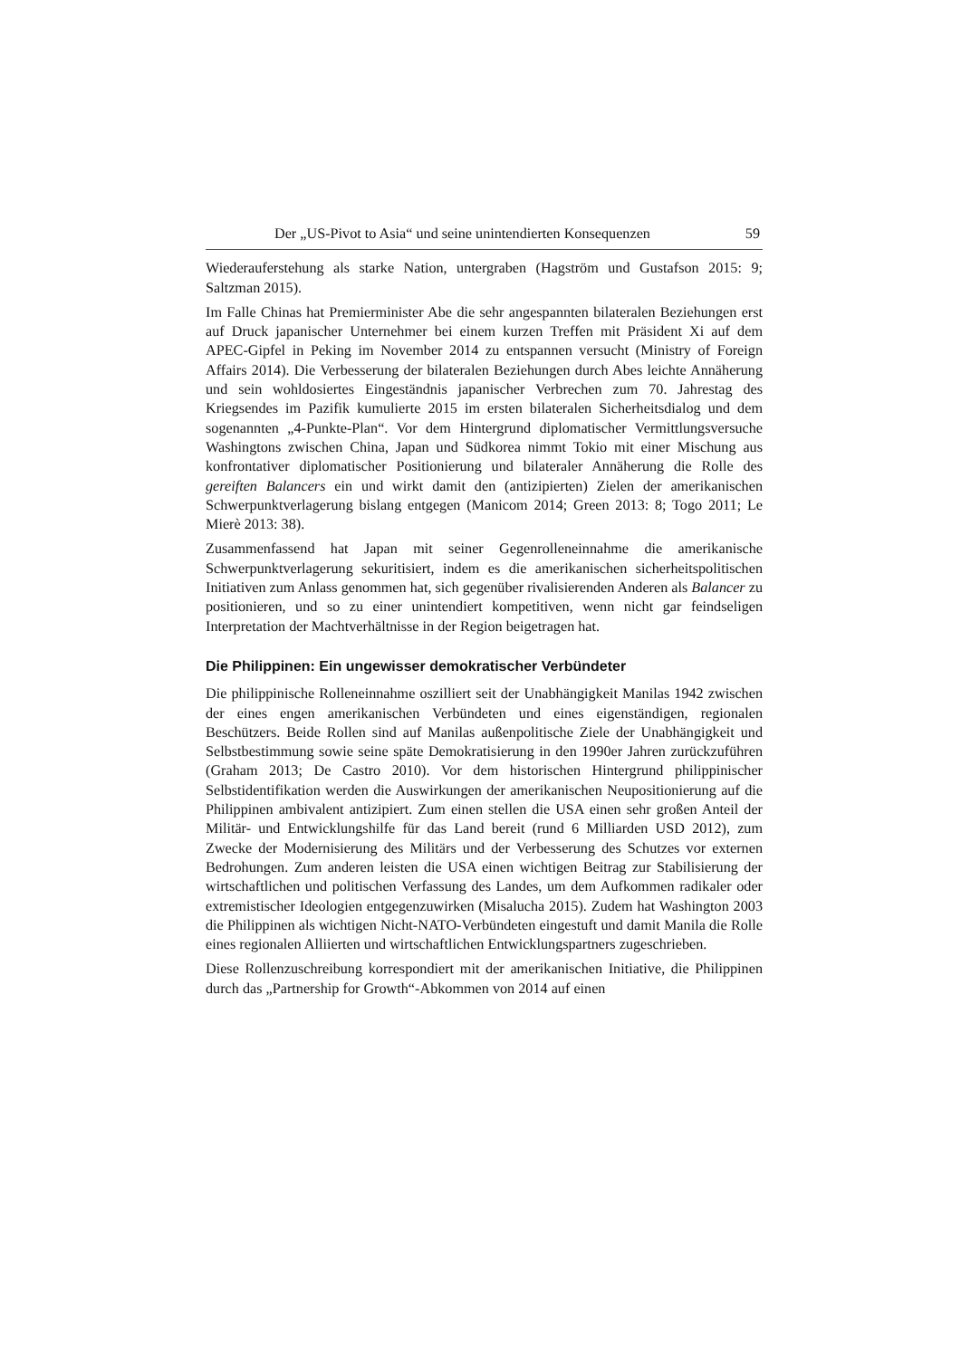Der „US-Pivot to Asia“ und seine unintendierten Konsequenzen 59
Wiederauferstehung als starke Nation, untergraben (Hagström und Gustafson 2015: 9; Saltzman 2015).
Im Falle Chinas hat Premierminister Abe die sehr angespannten bilateralen Beziehungen erst auf Druck japanischer Unternehmer bei einem kurzen Treffen mit Präsident Xi auf dem APEC-Gipfel in Peking im November 2014 zu entspannen versucht (Ministry of Foreign Affairs 2014). Die Verbesserung der bilateralen Beziehungen durch Abes leichte Annäherung und sein wohldosiertes Eingeständnis japanischer Verbrechen zum 70. Jahrestag des Kriegsendes im Pazifik kumulierte 2015 im ersten bilateralen Sicherheitsdialog und dem sogenannten „4-Punkte-Plan“. Vor dem Hintergrund diplomatischer Vermittlungsversuche Washingtons zwischen China, Japan und Südkorea nimmt Tokio mit einer Mischung aus konfrontativer diplomatischer Positionierung und bilateraler Annäherung die Rolle des gereiften Balancers ein und wirkt damit den (antizipierten) Zielen der amerikanischen Schwerpunktverlagerung bislang entgegen (Manicom 2014; Green 2013: 8; Togo 2011; Le Mierè 2013: 38).
Zusammenfassend hat Japan mit seiner Gegenrolleneinnahme die amerikanische Schwerpunktverlagerung sekuritisiert, indem es die amerikanischen sicherheitspolitischen Initiativen zum Anlass genommen hat, sich gegenüber rivalisierenden Anderen als Balancer zu positionieren, und so zu einer unintendiert kompetitiven, wenn nicht gar feindseligen Interpretation der Machtverhältnisse in der Region beigetragen hat.
Die Philippinen: Ein ungewisser demokratischer Verbündeter
Die philippinische Rolleneinnahme oszilliert seit der Unabhängigkeit Manilas 1942 zwischen der eines engen amerikanischen Verbündeten und eines eigenständigen, regionalen Beschützers. Beide Rollen sind auf Manilas außenpolitische Ziele der Unabhängigkeit und Selbstbestimmung sowie seine späte Demokratisierung in den 1990er Jahren zurückzuführen (Graham 2013; De Castro 2010). Vor dem historischen Hintergrund philippinischer Selbstidentifikation werden die Auswirkungen der amerikanischen Neupositionierung auf die Philippinen ambivalent antizipiert. Zum einen stellen die USA einen sehr großen Anteil der Militär- und Entwicklungshilfe für das Land bereit (rund 6 Milliarden USD 2012), zum Zwecke der Modernisierung des Militärs und der Verbesserung des Schutzes vor externen Bedrohungen. Zum anderen leisten die USA einen wichtigen Beitrag zur Stabilisierung der wirtschaftlichen und politischen Verfassung des Landes, um dem Aufkommen radikaler oder extremistischer Ideologien entgegenzuwirken (Misalucha 2015). Zudem hat Washington 2003 die Philippinen als wichtigen Nicht-NATO-Verbündeten eingestuft und damit Manila die Rolle eines regionalen Alliierten und wirtschaftlichen Entwicklungspartners zugeschrieben.
Diese Rollenzuschreibung korrespondiert mit der amerikanischen Initiative, die Philippinen durch das „Partnership for Growth“-Abkommen von 2014 auf einen